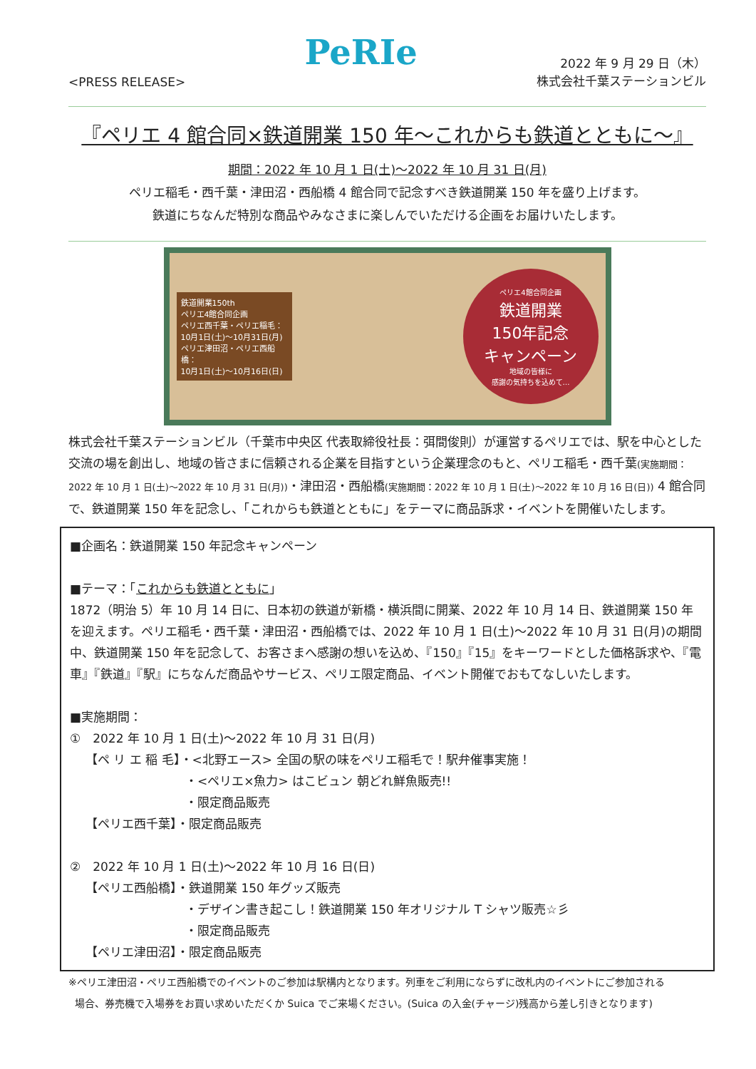<PRESS RELEASE>
PeRIe
2022 年 9 月 29 日（木）
株式会社千葉ステーションビル
『ペリエ 4 館合同×鉄道開業 150 年～これからも鉄道とともに～』
期間：2022 年 10 月 1 日(土)～2022 年 10 月 31 日(月)
ペリエ稲毛・西千葉・津田沼・西船橋 4 館合同で記念すべき鉄道開業 150 年を盛り上げます。
鉄道にちなんだ特別な商品やみなさまに楽しんでいただける企画をお届けいたします。
鉄道開業150th
ペリエ4館合同企画
ペリエ西千葉・ペリエ稲毛：
10月1日(土)～10月31日(月)
ペリエ津田沼・ペリエ西船橋：
10月1日(土)～10月16日(日)
ペリエ4館合同企画
鉄道開業
150年記念
キャンペーン
地域の皆様に
感謝の気持ちを込めて…
株式会社千葉ステーションビル（千葉市中央区 代表取締役社長：弭間俊則）が運営するペリエでは、駅を中心とした交流の場を創出し、地域の皆さまに信頼される企業を目指すという企業理念のもと、ペリエ稲毛・西千葉(実施期間：2022 年 10 月 1 日(土)～2022 年 10 月 31 日(月))・津田沼・西船橋(実施期間：2022 年 10 月 1 日(土)～2022 年 10 月 16 日(日)) 4 館合同で、鉄道開業 150 年を記念し、「これからも鉄道とともに」をテーマに商品訴求・イベントを開催いたします。
■企画名：鉄道開業 150 年記念キャンペーン
■テーマ：「これからも鉄道とともに」
1872（明治 5）年 10 月 14 日に、日本初の鉄道が新橋・横浜間に開業、2022 年 10 月 14 日、鉄道開業 150 年を迎えます。ペリエ稲毛・西千葉・津田沼・西船橋では、2022 年 10 月 1 日(土)～2022 年 10 月 31 日(月)の期間中、鉄道開業 150 年を記念して、お客さまへ感謝の想いを込め、『150』『15』をキーワードとした価格訴求や、『電車』『鉄道』『駅』にちなんだ商品やサービス、ペリエ限定商品、イベント開催でおもてなしいたします。
■実施期間：
①　2022 年 10 月 1 日(土)～2022 年 10 月 31 日(月)
【ペ リ エ 稲 毛】・<北野エース> 全国の駅の味をペリエ稲毛で！駅弁催事実施！
・<ペリエ×魚力> はこビュン 朝どれ鮮魚販売!!
・限定商品販売
【ペリエ西千葉】・限定商品販売
②　2022 年 10 月 1 日(土)～2022 年 10 月 16 日(日)
【ペリエ西船橋】・鉄道開業 150 年グッズ販売
・デザイン書き起こし！鉄道開業 150 年オリジナル T シャツ販売☆彡
・限定商品販売
【ペリエ津田沼】・限定商品販売
※ペリエ津田沼・ペリエ西船橋でのイベントのご参加は駅構内となります。列車をご利用にならずに改札内のイベントにご参加される
場合、券売機で入場券をお買い求めいただくか Suica でご来場ください。(Suica の入金(チャージ)残高から差し引きとなります)